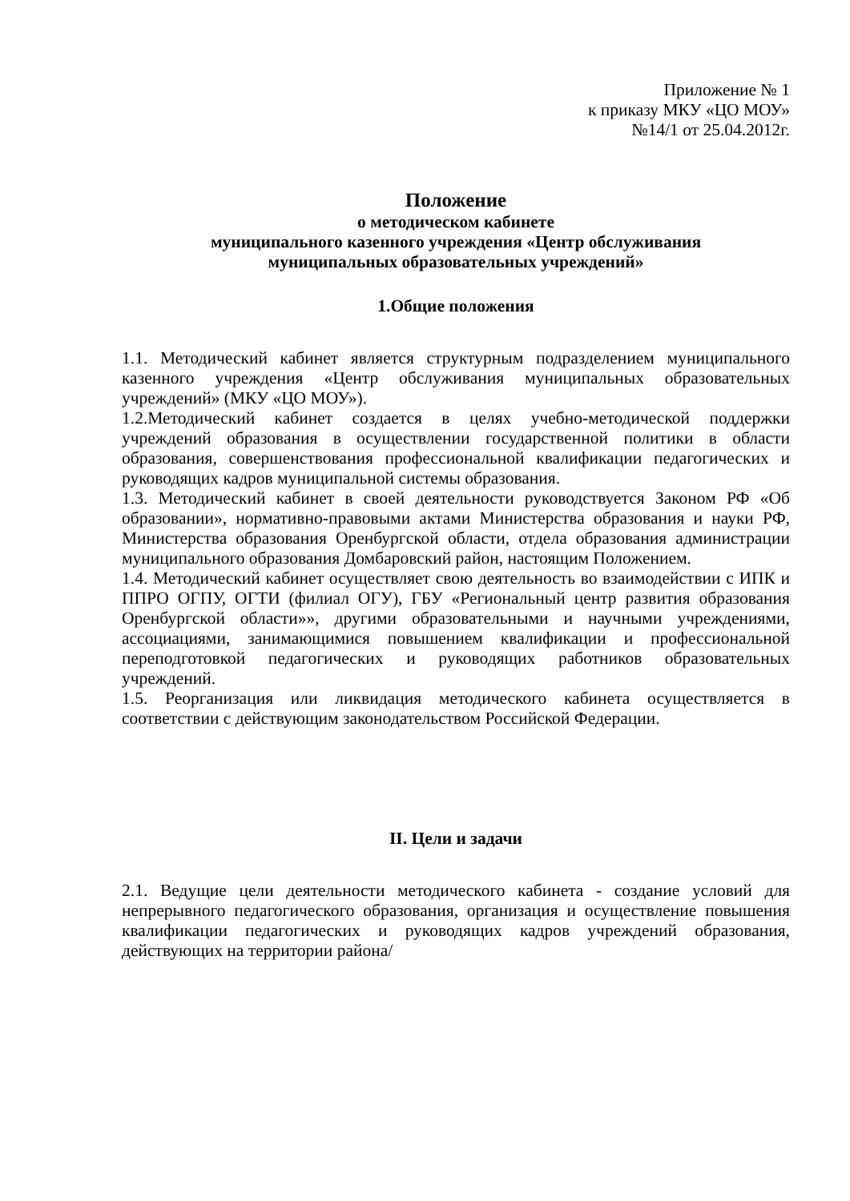Приложение № 1
к приказу МКУ «ЦО МОУ»
№14/1 от 25.04.2012г.
Положение
о методическом кабинете
муниципального казенного учреждения «Центр обслуживания
муниципальных образовательных учреждений»
1.Общие положения
1.1. Методический кабинет является структурным подразделением муниципального казенного учреждения «Центр обслуживания муниципальных образовательных учреждений» (МКУ «ЦО МОУ»).
1.2.Методический кабинет создается в целях учебно-методической поддержки учреждений образования в осуществлении государственной политики в области образования, совершенствования профессиональной квалификации педагогических и руководящих кадров муниципальной системы образования.
1.3. Методический кабинет в своей деятельности руководствуется Законом РФ «Об образовании», нормативно-правовыми актами Министерства образования и науки РФ, Министерства образования Оренбургской области, отдела образования администрации муниципального образования Домбаровский район, настоящим Положением.
1.4. Методический кабинет осуществляет свою деятельность во взаимодействии с ИПК и ППРО ОГПУ, ОГТИ (филиал ОГУ), ГБУ «Региональный центр развития образования Оренбургской области»», другими образовательными и научными учреждениями, ассоциациями, занимающимися повышением квалификации и профессиональной переподготовкой педагогических и руководящих работников образовательных учреждений.
1.5. Реорганизация или ликвидация методического кабинета осуществляется в соответствии с действующим законодательством Российской Федерации.
II. Цели и задачи
2.1. Ведущие цели деятельности методического кабинета - создание условий для непрерывного педагогического образования, организация и осуществление повышения квалификации педагогических и руководящих кадров учреждений образования, действующих на территории района/